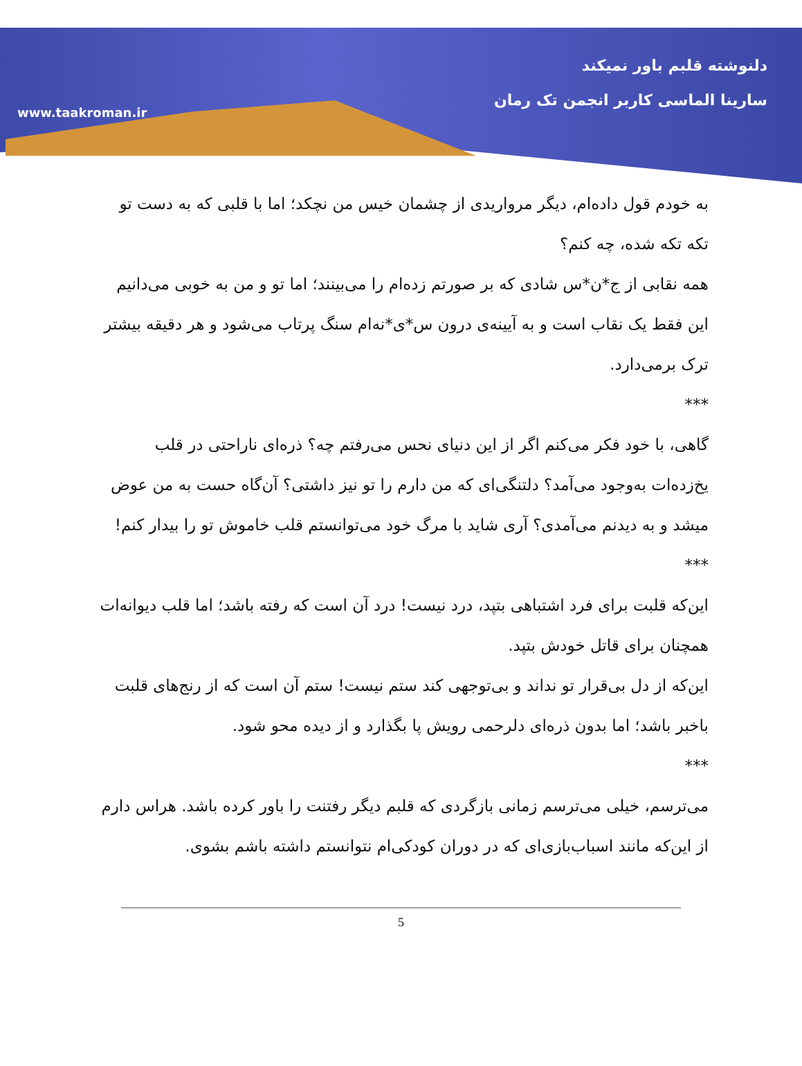www.taakroman.ir
دلنوشته قلبم باور نمیکند
سارینا الماسی کاربر انجمن تک رمان
به خودم قول داده‌ام، دیگر مرواریدی از چشمان خیس من نچکد؛ اما با قلبی که به دست تو تکه تکه شده، چه کنم؟
همه نقابی از ج*ن*س شادی که بر صورتم زده‌ام را می‌بینند؛ اما تو و من به خوبی می‌دانیم این فقط یک نقاب است و به آیینه‌ی درون س*ی*نه‌ام سنگ پرتاب می‌شود و هر دقیقه بیشتر ترک برمی‌دارد.
***
گاهی، با خود فکر می‌کنم اگر از این دنیای نحس می‌رفتم چه؟ ذره‌ای ناراحتی در قلب یخ‌زده‌ات به‌وجود می‌آمد؟ دلتنگی‌ای که من دارم را تو نیز داشتی؟ آن‌گاه حست به من عوض میشد و به دیدنم می‌آمدی؟ آری شاید با مرگ خود می‌توانستم قلب خاموش تو را بیدار کنم!
***
این‌که قلبت برای فرد اشتباهی بتپد، درد نیست! درد آن است که رفته باشد؛ اما قلب دیوانه‌ات همچنان برای قاتل خودش بتپد.
این‌که از دل بی‌قرار تو نداند و بی‌توجهی کند ستم نیست! ستم آن است که از رنج‌های قلبت باخبر باشد؛ اما بدون ذره‌ای دلرحمی رویش پا بگذارد و از دیده محو شود.
***
می‌ترسم، خیلی می‌ترسم زمانی بازگردی که قلبم دیگر رفتنت را باور کرده باشد. هراس دارم از این‌که مانند اسباب‌بازی‌ای که در دوران کودکی‌ام نتوانستم داشته باشم بشوی.
5